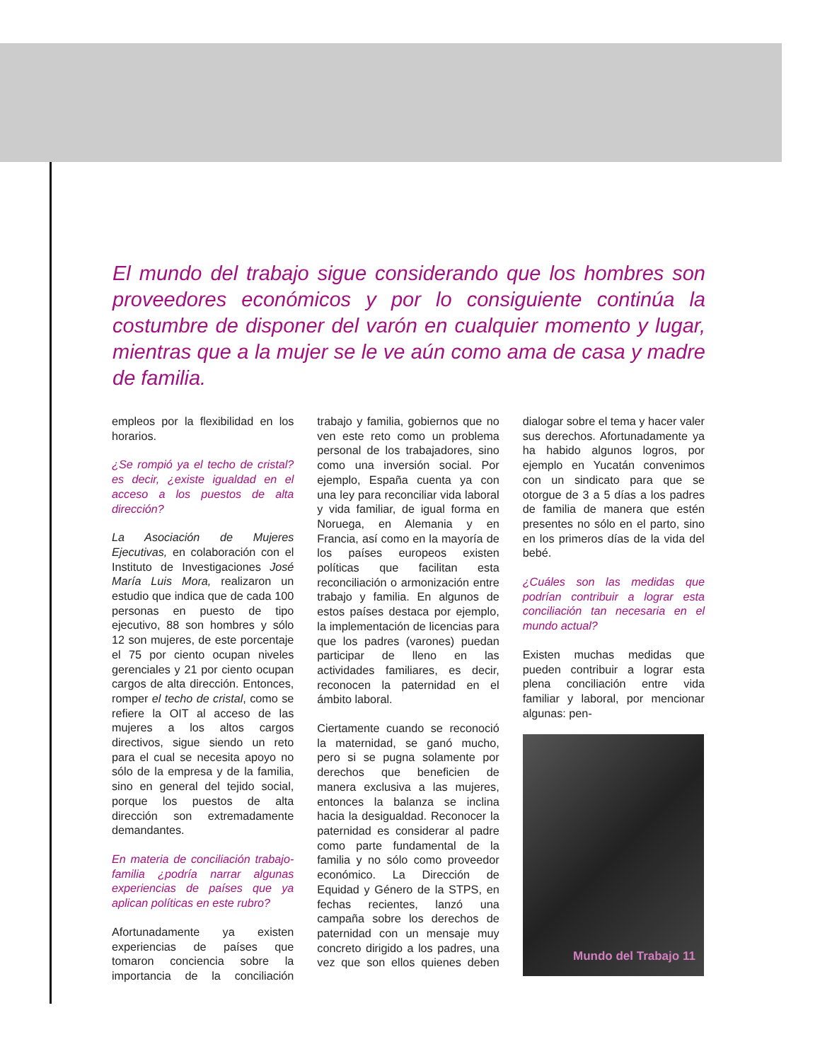El mundo del trabajo sigue considerando que los hombres son proveedores económicos y por lo consiguiente continúa la costumbre de disponer del varón en cualquier momento y lugar, mientras que a la mujer se le ve aún como ama de casa y madre de familia.
empleos por la flexibilidad en los horarios.
¿Se rompió ya el techo de cristal? es decir, ¿existe igualdad en el acceso a los puestos de alta dirección?
La Asociación de Mujeres Ejecutivas, en colaboración con el Instituto de Investigaciones José María Luis Mora, realizaron un estudio que indica que de cada 100 personas en puesto de tipo ejecutivo, 88 son hombres y sólo 12 son mujeres, de este porcentaje el 75 por ciento ocupan niveles gerenciales y 21 por ciento ocupan cargos de alta dirección. Entonces, romper el techo de cristal, como se refiere la OIT al acceso de las mujeres a los altos cargos directivos, sigue siendo un reto para el cual se necesita apoyo no sólo de la empresa y de la familia, sino en general del tejido social, porque los puestos de alta dirección son extremadamente demandantes.
En materia de conciliación trabajo-familia ¿podría narrar algunas experiencias de países que ya aplican políticas en este rubro?
Afortunadamente ya existen experiencias de países que tomaron conciencia sobre la importancia de la conciliación trabajo y familia, gobiernos que no ven este reto como un problema personal de los trabajadores, sino como una inversión social. Por ejemplo, España cuenta ya con una ley para reconciliar vida laboral y vida familiar, de igual forma en Noruega, en Alemania y en Francia, así como en la mayoría de los países europeos existen políticas que facilitan esta reconciliación o armonización entre trabajo y familia. En algunos de estos países destaca por ejemplo, la implementación de licencias para que los padres (varones) puedan participar de lleno en las actividades familiares, es decir, reconocen la paternidad en el ámbito laboral.
Ciertamente cuando se reconoció la maternidad, se ganó mucho, pero si se pugna solamente por derechos que beneficien de manera exclusiva a las mujeres, entonces la balanza se inclina hacia la desigualdad. Reconocer la paternidad es considerar al padre como parte fundamental de la familia y no sólo como proveedor económico. La Dirección de Equidad y Género de la STPS, en fechas recientes, lanzó una campaña sobre los derechos de paternidad con un mensaje muy concreto dirigido a los padres, una vez que son ellos quienes deben dialogar sobre el tema y hacer valer sus derechos. Afortunadamente ya ha habido algunos logros, por ejemplo en Yucatán convenimos con un sindicato para que se otorgue de 3 a 5 días a los padres de familia de manera que estén presentes no sólo en el parto, sino en los primeros días de la vida del bebé.
¿Cuáles son las medidas que podrían contribuir a lograr esta conciliación tan necesaria en el mundo actual?
Existen muchas medidas que pueden contribuir a lograr esta plena conciliación entre vida familiar y laboral, por mencionar algunas: pen-
Mundo del Trabajo 11